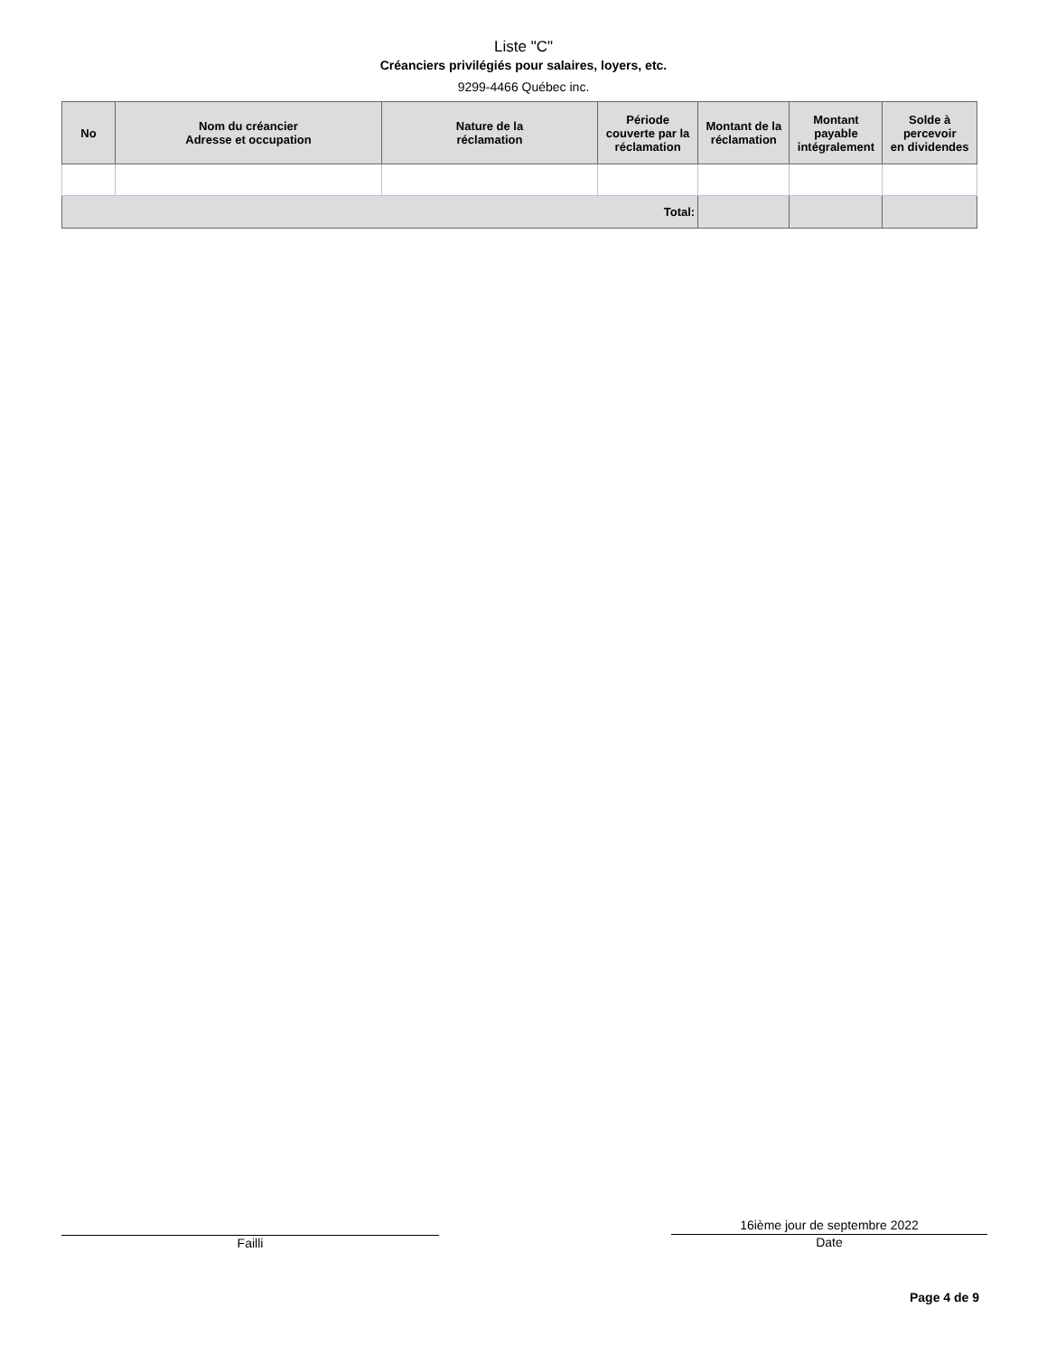Liste "C"
Créanciers privilégiés pour salaires, loyers, etc.
9299-4466 Québec inc.
| No | Nom du créancier Adresse et occupation | Nature de la réclamation | Période couverte par la réclamation | Montant de la réclamation | Montant payable intégralement | Solde à percevoir en dividendes |
| --- | --- | --- | --- | --- | --- | --- |
| Total: | | | | | | |
Failli 16ième jour de septembre 2022
Date
Page 4 de 9